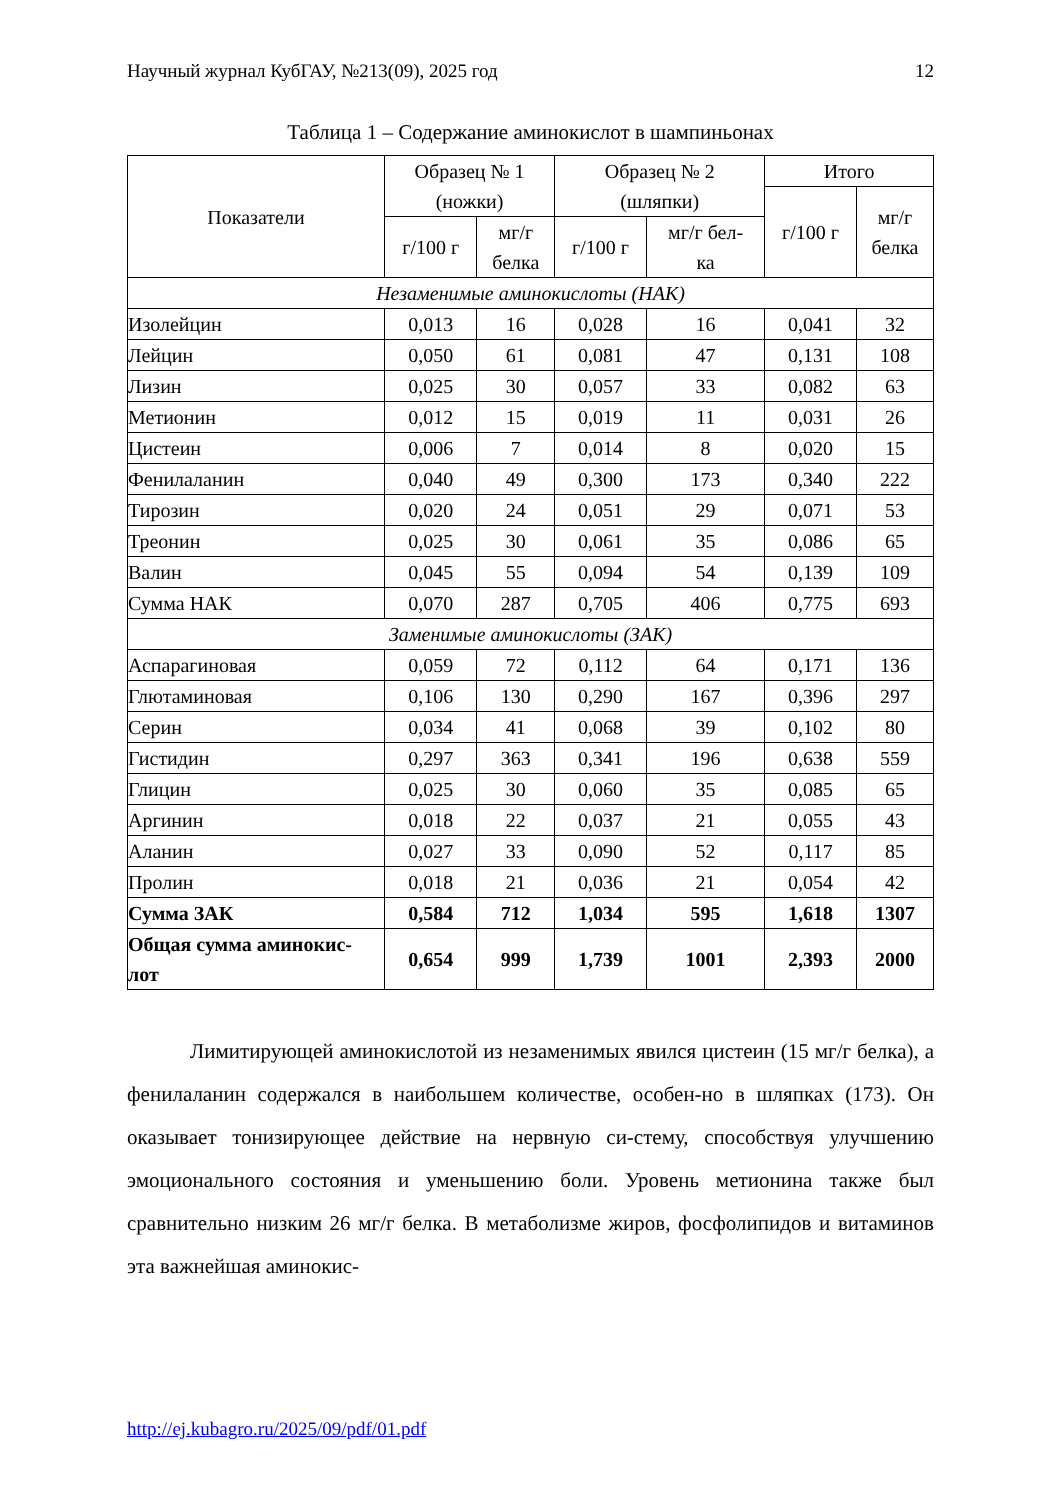Научный журнал КубГАУ, №213(09), 2025 год 12
Таблица 1 – Содержание аминокислот в шампиньонах
| Показатели | Образец № 1 (ножки) | | Образец № 2 (шляпки) | | Итого | |
| --- | --- | --- | --- | --- | --- | --- |
| | | | | | г/100 г | мг/г белка |
| | г/100 г | мг/г белка | г/100 г | мг/г бел- ка | | |
| Незаменимые аминокислоты (НАК) | | | | | | |
| Изолейцин | 0,013 | 16 | 0,028 | 16 | 0,041 | 32 |
| Лейцин | 0,050 | 61 | 0,081 | 47 | 0,131 | 108 |
| Лизин | 0,025 | 30 | 0,057 | 33 | 0,082 | 63 |
| Метионин | 0,012 | 15 | 0,019 | 11 | 0,031 | 26 |
| Цистеин | 0,006 | 7 | 0,014 | 8 | 0,020 | 15 |
| Фенилаланин | 0,040 | 49 | 0,300 | 173 | 0,340 | 222 |
| Тирозин | 0,020 | 24 | 0,051 | 29 | 0,071 | 53 |
| Треонин | 0,025 | 30 | 0,061 | 35 | 0,086 | 65 |
| Валин | 0,045 | 55 | 0,094 | 54 | 0,139 | 109 |
| Сумма НАК | 0,070 | 287 | 0,705 | 406 | 0,775 | 693 |
| Заменимые аминокислоты (ЗАК) | | | | | | |
| Аспарагиновая | 0,059 | 72 | 0,112 | 64 | 0,171 | 136 |
| Глютаминовая | 0,106 | 130 | 0,290 | 167 | 0,396 | 297 |
| Серин | 0,034 | 41 | 0,068 | 39 | 0,102 | 80 |
| Гистидин | 0,297 | 363 | 0,341 | 196 | 0,638 | 559 |
| Глицин | 0,025 | 30 | 0,060 | 35 | 0,085 | 65 |
| Аргинин | 0,018 | 22 | 0,037 | 21 | 0,055 | 43 |
| Аланин | 0,027 | 33 | 0,090 | 52 | 0,117 | 85 |
| Пролин | 0,018 | 21 | 0,036 | 21 | 0,054 | 42 |
| Сумма ЗАК | 0,584 | 712 | 1,034 | 595 | 1,618 | 1307 |
| Общая сумма аминокис- лот | 0,654 | 999 | 1,739 | 1001 | 2,393 | 2000 |
Лимитирующей аминокислотой из незаменимых явился цистеин (15 мг/г белка), а фенилаланин содержался в наибольшем количестве, особен-но в шляпках (173). Он оказывает тонизирующее действие на нервную си-стему, способствуя улучшению эмоционального состояния и уменьшению боли. Уровень метионина также был сравнительно низким 26 мг/г белка. В метаболизме жиров, фосфолипидов и витаминов эта важнейшая аминокис-
http://ej.kubagro.ru/2025/09/pdf/01.pdf